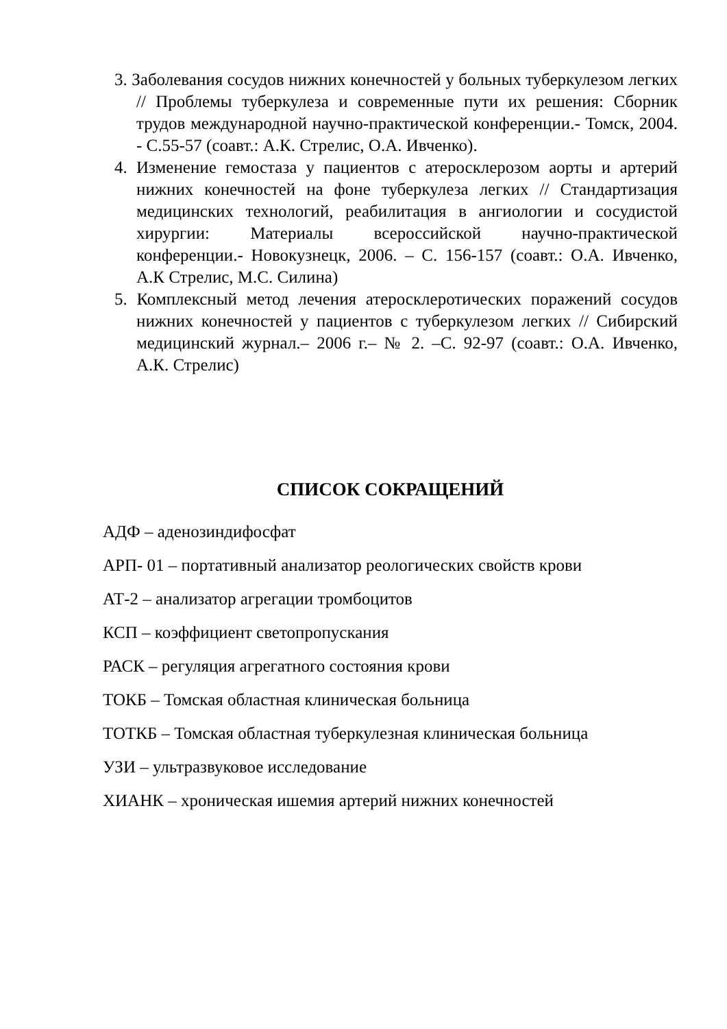3. Заболевания сосудов нижних конечностей у больных туберкулезом легких // Проблемы туберкулеза и современные пути их решения: Сборник трудов международной научно-практической конференции.- Томск, 2004. - С.55-57 (соавт.: А.К. Стрелис, О.А. Ивченко).
4. Изменение гемостаза у пациентов с атеросклерозом аорты и артерий нижних конечностей на фоне туберкулеза легких // Стандартизация медицинских технологий, реабилитация в ангиологии и сосудистой хирургии: Материалы всероссийской научно-практической конференции.- Новокузнецк, 2006. – С. 156-157 (соавт.: О.А. Ивченко, А.К Стрелис, М.С. Силина)
5. Комплексный метод лечения атеросклеротических поражений сосудов нижних конечностей у пациентов с туберкулезом легких // Сибирский медицинский журнал.– 2006 г.– № 2. –С. 92-97 (соавт.: О.А. Ивченко, А.К. Стрелис)
СПИСОК СОКРАЩЕНИЙ
АДФ – аденозиндифосфат
АРП- 01 – портативный анализатор реологических свойств крови
АТ-2 – анализатор агрегации тромбоцитов
КСП – коэффициент светопропускания
РАСК – регуляция агрегатного состояния крови
ТОКБ – Томская областная клиническая больница
ТОТКБ – Томская областная туберкулезная клиническая больница
УЗИ – ультразвуковое исследование
ХИАНК – хроническая ишемия артерий нижних конечностей